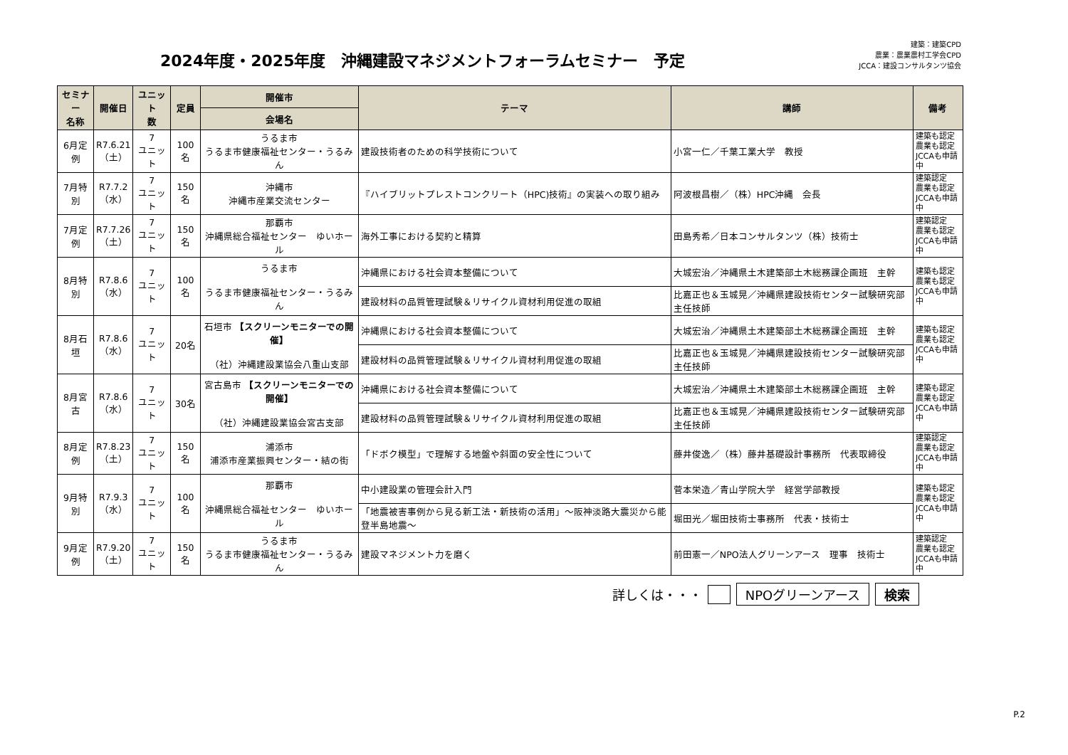2024年度・2025年度　沖縄建設マネジメントフォーラムセミナー　予定
建築：建築CPD
農業：農業農村工学会CPD
JCCA：建設コンサルタンツ協会
| セミナー 名称 | 開催日 | ユニット 数 | 定員 | 開催市 | テーマ | 講師 | 備考 |
| --- | --- | --- | --- | --- | --- | --- | --- |
| | | | | 会場名 | | | |
| 6月定例 | R7.6.21 （土） | 7 ユニット | 100名 | うるま市 うるま市健康福祉センター・うるみん | 建設技術者のための科学技術について | 小宮一仁／千葉工業大学 教授 | 建築も認定 農業も認定 JCCAも申請中 |
| 7月特別 | R7.7.2 （水） | 7 ユニット | 150名 | 沖縄市 沖縄市産業交流センター | 『ハイブリットプレストコンクリート（HPC)技術』の実装への取り組み | 阿波根昌樹／（株）HPC沖縄 会長 | 建築認定 農業も認定 JCCAも申請中 |
| 7月定例 | R7.7.26 （土） | 7 ユニット | 150名 | 那覇市 沖縄県総合福祉センター ゆいホール | 海外工事における契約と精算 | 田島秀希／日本コンサルタンツ（株）技術士 | 建築認定 農業も認定 JCCAも申請中 |
| 8月特別 | R7.8.6 （水） | 7 ユニット | 100名 | うるま市 うるま市健康福祉センター・うるみん | 沖縄県における社会資本整備について | 大城宏治／沖縄県土木建築部土木総務課企画班 主幹 | 建築も認定 農業も認定 JCCAも申請中 |
| | | | | | 建設材料の品質管理試験＆リサイクル資材利用促進の取組 | 比嘉正也＆玉城晃／沖縄県建設技術センター試験研究部 主任技師 | |
| 8月石垣 | R7.8.6 （水） | 7 ユニット | 20名 | 石垣市 【スクリーンモニターでの開催】 （社）沖縄建設業協会八重山支部 | 沖縄県における社会資本整備について | 大城宏治／沖縄県土木建築部土木総務課企画班 主幹 | 建築も認定 農業も認定 JCCAも申請中 |
| | | | | | 建設材料の品質管理試験＆リサイクル資材利用促進の取組 | 比嘉正也＆玉城晃／沖縄県建設技術センター試験研究部 主任技師 | |
| 8月宮古 | R7.8.6 （水） | 7 ユニット | 30名 | 宮古島市 【スクリーンモニターでの開催】 （社）沖縄建設業協会宮古支部 | 沖縄県における社会資本整備について | 大城宏治／沖縄県土木建築部土木総務課企画班 主幹 | 建築も認定 農業も認定 JCCAも申請中 |
| | | | | | 建設材料の品質管理試験＆リサイクル資材利用促進の取組 | 比嘉正也＆玉城晃／沖縄県建設技術センター試験研究部 主任技師 | |
| 8月定例 | R7.8.23 （土） | 7 ユニット | 150名 | 浦添市 浦添市産業振興センター・結の街 | 「ドボク模型」で理解する地盤や斜面の安全性について | 藤井俊逸／（株）藤井基礎設計事務所 代表取締役 | 建築認定 農業も認定 JCCAも申請中 |
| 9月特別 | R7.9.3 （水） | 7 ユニット | 100名 | 那覇市 沖縄県総合福祉センター ゆいホール | 中小建設業の管理会計入門 | 菅本栄造／青山学院大学 経営学部教授 | 建築も認定 農業も認定 JCCAも申請中 |
| | | | | | 「地震被害事例から見る新工法・新技術の活用」～阪神淡路大震災から能登半島地震～ | 堀田光／堀田技術士事務所 代表・技術士 | |
| 9月定例 | R7.9.20 （土） | 7 ユニット | 150名 | うるま市 うるま市健康福祉センター・うるみん | 建設マネジメント力を磨く | 前田憲一／NPO法人グリーンアース 理事 技術士 | 建築認定 農業も認定 JCCAも申請中 |
詳しくは・・・ NPOグリーンアース 検索
P.2